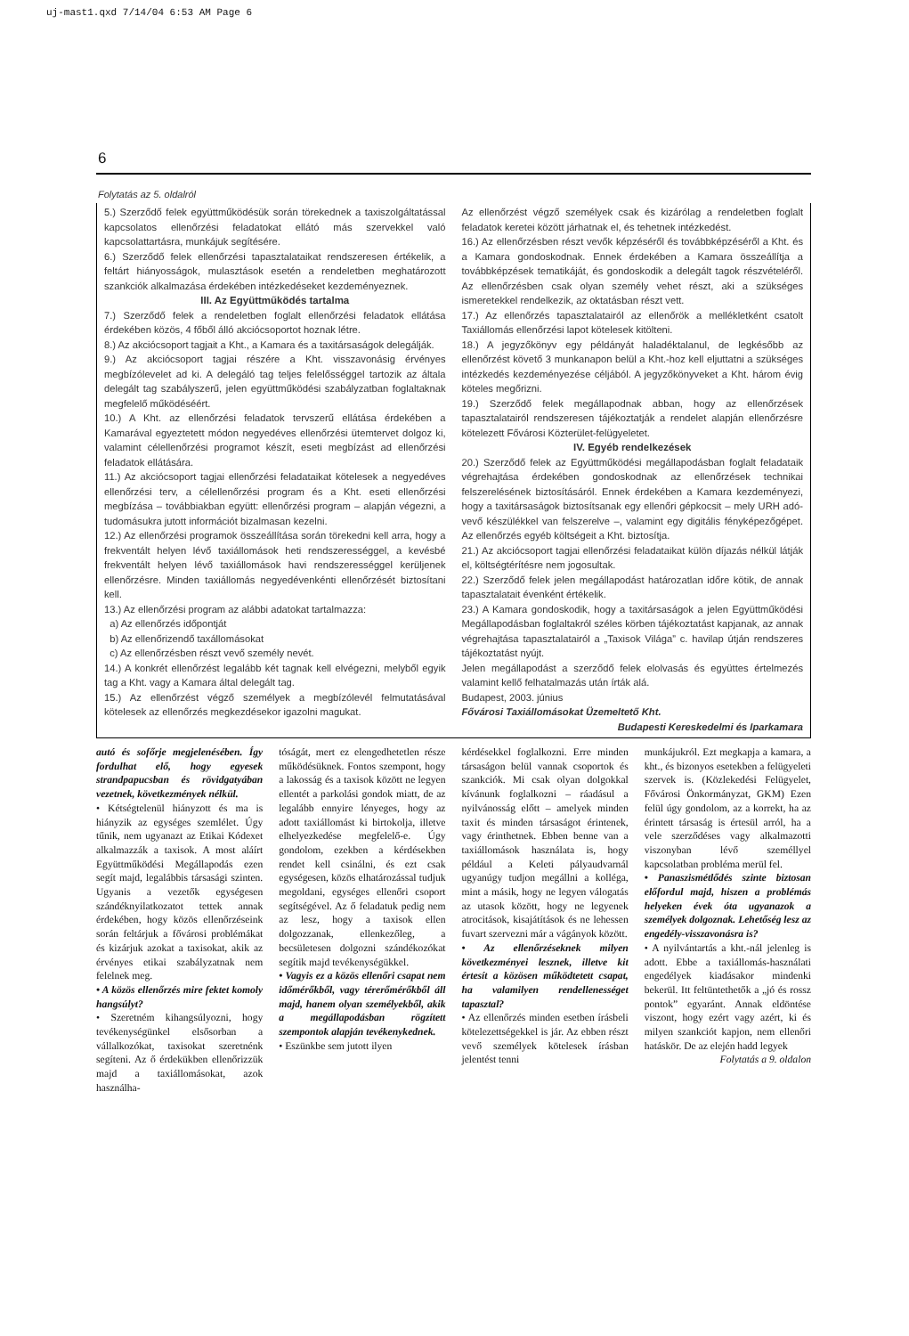uj-mast1.qxd 7/14/04 6:53 AM Page 6
6
Folytatás az 5. oldalról
5.) Szerződő felek együttműködésük során törekednek a taxiszolgáltatással kapcsolatos ellenőrzési feladatokat ellátó más szervekkel való kapcsolattartásra, munkájuk segítésére.
6.) Szerződő felek ellenőrzési tapasztalataikat rendszeresen értékelik, a feltárt hiányosságok, mulasztások esetén a rendeletben meghatározott szankciók alkalmazása érdekében intézkedéseket kezdeményeznek.
III. Az Együttműködés tartalma
7.) Szerződő felek a rendeletben foglalt ellenőrzési feladatok ellátása érdekében közös, 4 főből álló akciócsoportot hoznak létre.
8.) Az akciócsoport tagjait a Kht., a Kamara és a taxitársaságok delegálják.
9.) Az akciócsoport tagjai részére a Kht. visszavonásig érvényes megbízólevelet ad ki. A delegáló tag teljes felelősséggel tartozik az általa delegált tag szabályszerű, jelen együttműködési szabályzatban foglaltaknak megfelelő működéséért.
10.) A Kht. az ellenőrzési feladatok tervszerű ellátása érdekében a Kamarával egyeztetett módon negyedéves ellenőrzési ütemtervet dolgoz ki, valamint célellenőrzési programot készít, eseti megbízást ad ellenőrzési feladatok ellátására.
11.) Az akciócsoport tagjai ellenőrzési feladataikat kötelesek a negyedéves ellenőrzési terv, a célellenőrzési program és a Kht. eseti ellenőrzési megbízása – továbbiakban együtt: ellenőrzési program – alapján végezni, a tudomásukra jutott információt bizalmasan kezelni.
12.) Az ellenőrzési programok összeállítása során törekedni kell arra, hogy a frekventált helyen lévő taxiállomások heti rendszerességgel, a kevésbé frekventált helyen lévő taxiállomások havi rendszerességgel kerüljenek ellenőrzésre. Minden taxiállomás negyedévenkénti ellenőrzését biztosítani kell.
13.) Az ellenőrzési program az alábbi adatokat tartalmazza:
a) Az ellenőrzés időpontját
b) Az ellenőrizendő taxállomásokat
c) Az ellenőrzésben részt vevő személy nevét.
14.) A konkrét ellenőrzést legalább két tagnak kell elvégezni, melyből egyik tag a Kht. vagy a Kamara által delegált tag.
15.) Az ellenőrzést végző személyek a megbízólevél felmutatásával kötelesek az ellenőrzés megkezdésekor igazolni magukat.
Az ellenőrzést végző személyek csak és kizárólag a rendeletben foglalt feladatok keretei között járhatnak el, és tehetnek intézkedést.
16.) Az ellenőrzésben részt vevők képzéséről és továbbképzéséről a Kht. és a Kamara gondoskodnak. Ennek érdekében a Kamara összeállítja a továbbképzések tematikáját, és gondoskodik a delegált tagok részvételéről. Az ellenőrzésben csak olyan személy vehet részt, aki a szükséges ismeretekkel rendelkezik, az oktatásban részt vett.
17.) Az ellenőrzés tapasztalatairól az ellenőrök a mellékletként csatolt Taxiállomás ellenőrzési lapot kötelesek kitölteni.
18.) A jegyzőkönyv egy példányát haladéktalanul, de legkésőbb az ellenőrzést követő 3 munkanapon belül a Kht.-hoz kell eljuttatni a szükséges intézkedés kezdeményezése céljából. A jegyzőkönyveket a Kht. három évig köteles megőrizni.
19.) Szerződő felek megállapodnak abban, hogy az ellenőrzések tapasztalatairól rendszeresen tájékoztatják a rendelet alapján ellenőrzésre kötelezett Fővárosi Közterület-felügyeletet.
IV. Egyéb rendelkezések
20.) Szerződő felek az Együttműködési megállapodásban foglalt feladataik végrehajtása érdekében gondoskodnak az ellenőrzések technikai felszerelésének biztosításáról. Ennek érdekében a Kamara kezdeményezi, hogy a taxitársaságok biztosítsanak egy ellenőri gépkocsit – mely URH adó-vevő készülékkel van felszerelve –, valamint egy digitális fényképezőgépet. Az ellenőrzés egyéb költségeit a Kht. biztosítja.
21.) Az akciócsoport tagjai ellenőrzési feladataikat külön díjazás nélkül látják el, költségtérítésre nem jogosultak.
22.) Szerződő felek jelen megállapodást határozatlan időre kötik, de annak tapasztalatait évenként értékelik.
23.) A Kamara gondoskodik, hogy a taxitársaságok a jelen Együttműködési Megállapodásban foglaltakról széles körben tájékoztatást kapjanak, az annak végrehajtása tapasztalatairól a „Taxisok Világa” c. havilap útján rendszeres tájékoztatást nyújt.
Jelen megállapodást a szerződő felek elolvasás és együttes értelmezés valamint kellő felhatalmazás után írták alá.
Budapest, 2003. június
Fővárosi Taxiállomásokat Üzemeltető Kht.
Budapesti Kereskedelmi és Iparkamara
autó és sofőrje megjelenésében. Így fordulhat elő, hogy egyesek strandpapucsban és rövidgatyában vezetnek, következmények nélkül.
• Kétségtelenül hiányzott és ma is hiányzik az egységes szemlélet. Úgy tűnik, nem ugyanazt az Etikai Kódexet alkalmazzák a taxisok. A most aláírt Együttműködési Megállapodás ezen segít majd, legalábbis társasági szinten. Ugyanis a vezetők egységesen szándéknyilatkozatot tettek annak érdekében, hogy közös ellenőrzéseink során feltárjuk a fővárosi problémákat és kizárjuk azokat a taxisokat, akik az érvényes etikai szabályzatnak nem felelnek meg.
• A közös ellenőrzés mire fektet komoly hangsúlyt?
• Szeretném kihangsúlyozni, hogy tevékenységünkel elsősorban a vállalkozókat, taxisokat szeretnénk segíteni. Az ő érdekükben ellenőrizzük majd a taxiállomásokat, azok használha-
tóságát, mert ez elengedhetetlen része működésüknek. Fontos szempont, hogy a lakosság és a taxisok között ne legyen ellentét a parkolási gondok miatt, de az legalább ennyire lényeges, hogy az adott taxiállomást ki birtokolja, illetve elhelyezkedése megfelelő-e. Úgy gondolom, ezekben a kérdésekben rendet kell csinálni, és ezt csak egységesen, közös elhatározással tudjuk megoldani, egységes ellenőri csoport segítségével. Az ő feladatuk pedig nem az lesz, hogy a taxisok ellen dolgozzanak, ellenkezőleg, a becsületesen dolgozni szándékozókat segítik majd tevékenységükkel.
• Vagyis ez a közös ellenőri csapat nem időmérőkből, vagy térerőmérőkből áll majd, hanem olyan személyekből, akik a megállapodásban rögzített szempontok alapján tevékenykednek.
• Eszünkbe sem jutott ilyen
kérdésekkel foglalkozni. Erre minden társaságon belül vannak csoportok és szankciók. Mi csak olyan dolgokkal kívánunk foglalkozni – ráadásul a nyilvánosság előtt – amelyek minden taxit és minden társaságot érintenek, vagy érinthetnek. Ebben benne van a taxiállomások használata is, hogy például a Keleti pályaudvarnál ugyanúgy tudjon megállni a kolléga, mint a másik, hogy ne legyen válogatás az utasok között, hogy ne legyenek atrocitások, kisajátítások és ne lehessen fuvart szervezni már a vágányok között.
• Az ellenőrzéseknek milyen következményei lesznek, illetve kit értesít a közösen működtetett csapat, ha valamilyen rendellenességet tapasztal?
• Az ellenőrzés minden esetben írásbeli kötelezettségekkel is jár. Az ebben részt vevő személyek kötelesek írásban jelentést tenni
munkájukról. Ezt megkapja a kamara, a kht., és bizonyos esetekben a felügyeleti szervek is. (Közlekedési Felügyelet, Fővárosi Önkormányzat, GKM) Ezen felül úgy gondolom, az a korrekt, ha az érintett társaság is értesül arról, ha a vele szerződéses vagy alkalmazotti viszonyban lévő személlyel kapcsolatban probléma merül fel.
• Panaszismétlődés szinte biztosan előfordul majd, hiszen a problémás helyeken évek óta ugyanazok a személyek dolgoznak. Lehetőség lesz az engedély-visszavonásra is?
• A nyilvántartás a kht.-nál jelenleg is adott. Ebbe a taxiállomás-használati engedélyek kiadásakor mindenki bekerül. Itt feltüntethetők a „jó és rossz pontok” egyaránt. Annak eldöntése viszont, hogy ezért vagy azért, ki és milyen szankciót kapjon, nem ellenőri hatáskör. De az elején hadd legyek
Folytatás a 9. oldalon